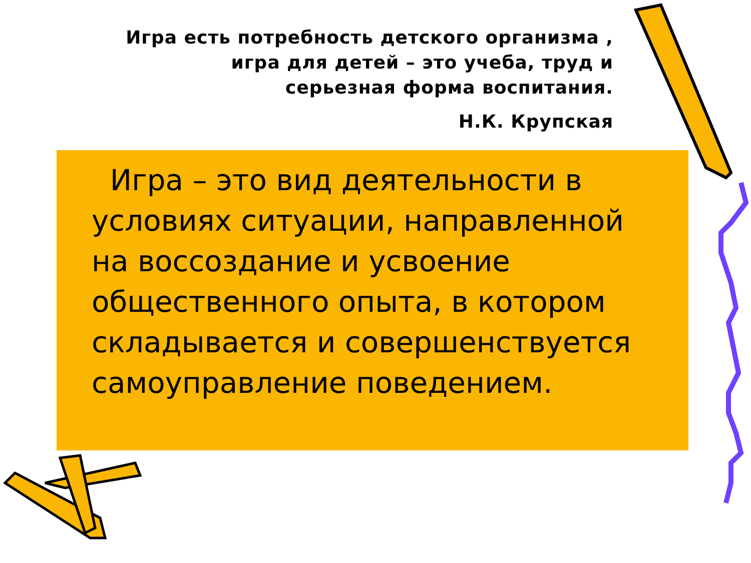Игра есть потребность детского организма ,
игра для детей – это учеба, труд и
серьезная форма воспитания.
Н.К. Крупская
Игра – это вид деятельности в условиях ситуации, направленной на воссоздание и усвоение общественного опыта, в котором складывается и совершенствуется самоуправление поведением.